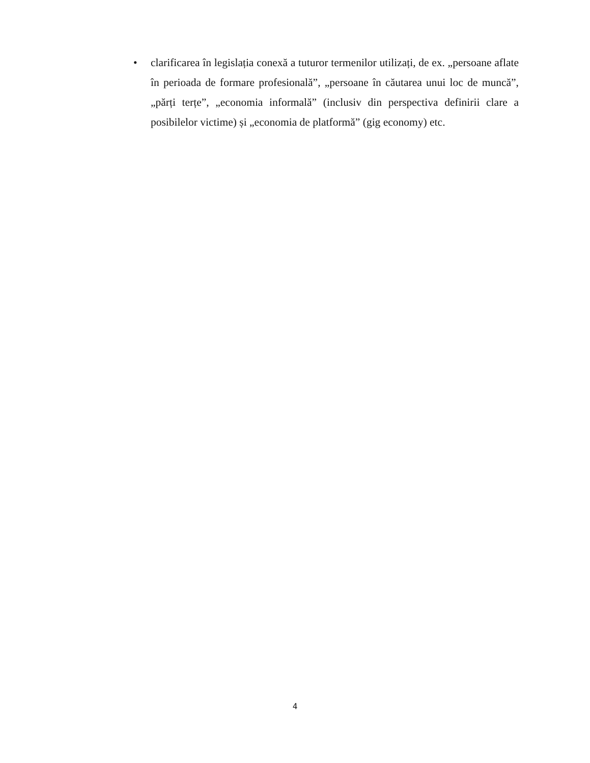• clarificarea în legislația conexă a tuturor termenilor utilizați, de ex. „persoane aflate în perioada de formare profesională”, „persoane în căutarea unui loc de muncă”, „părți terțe”, „economia informală” (inclusiv din perspectiva definirii clare a posibilelor victime) și „economia de platformă” (gig economy) etc.
4